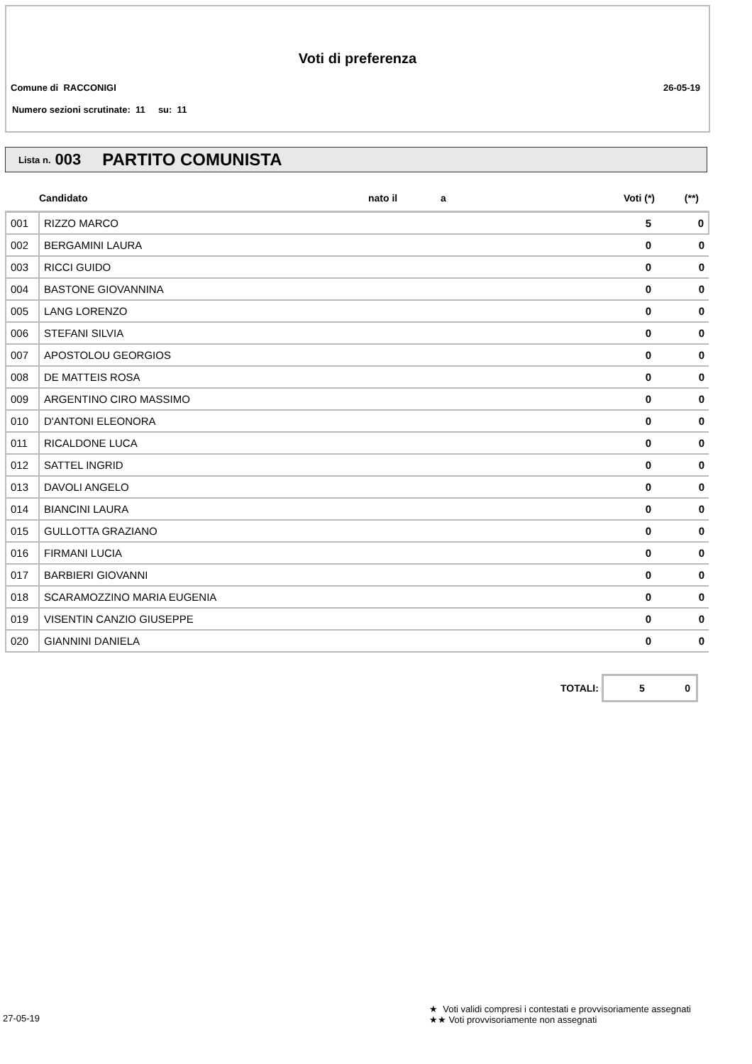Voti di preferenza
Comune di RACCONIGI 26-05-19
Numero sezioni scrutinate: 11 su: 11
Lista n. 003 PARTITO COMUNISTA
| | Candidato | nato il | a | Voti (*) | (**) |
| --- | --- | --- | --- | --- | --- |
| 001 | RIZZO MARCO | | | 5 | 0 |
| 002 | BERGAMINI LAURA | | | 0 | 0 |
| 003 | RICCI GUIDO | | | 0 | 0 |
| 004 | BASTONE GIOVANNINA | | | 0 | 0 |
| 005 | LANG LORENZO | | | 0 | 0 |
| 006 | STEFANI SILVIA | | | 0 | 0 |
| 007 | APOSTOLOU GEORGIOS | | | 0 | 0 |
| 008 | DE MATTEIS ROSA | | | 0 | 0 |
| 009 | ARGENTINO CIRO MASSIMO | | | 0 | 0 |
| 010 | D'ANTONI ELEONORA | | | 0 | 0 |
| 011 | RICALDONE LUCA | | | 0 | 0 |
| 012 | SATTEL INGRID | | | 0 | 0 |
| 013 | DAVOLI ANGELO | | | 0 | 0 |
| 014 | BIANCINI LAURA | | | 0 | 0 |
| 015 | GULLOTTA GRAZIANO | | | 0 | 0 |
| 016 | FIRMANI LUCIA | | | 0 | 0 |
| 017 | BARBIERI GIOVANNI | | | 0 | 0 |
| 018 | SCARAMOZZINO MARIA EUGENIA | | | 0 | 0 |
| 019 | VISENTIN CANZIO GIUSEPPE | | | 0 | 0 |
| 020 | GIANNINI DANIELA | | | 0 | 0 |
TOTALI:
5 0
27-05-19
★ Voti validi compresi i contestati e provvisoriamente assegnati
★★ Voti provvisoriamente non assegnati